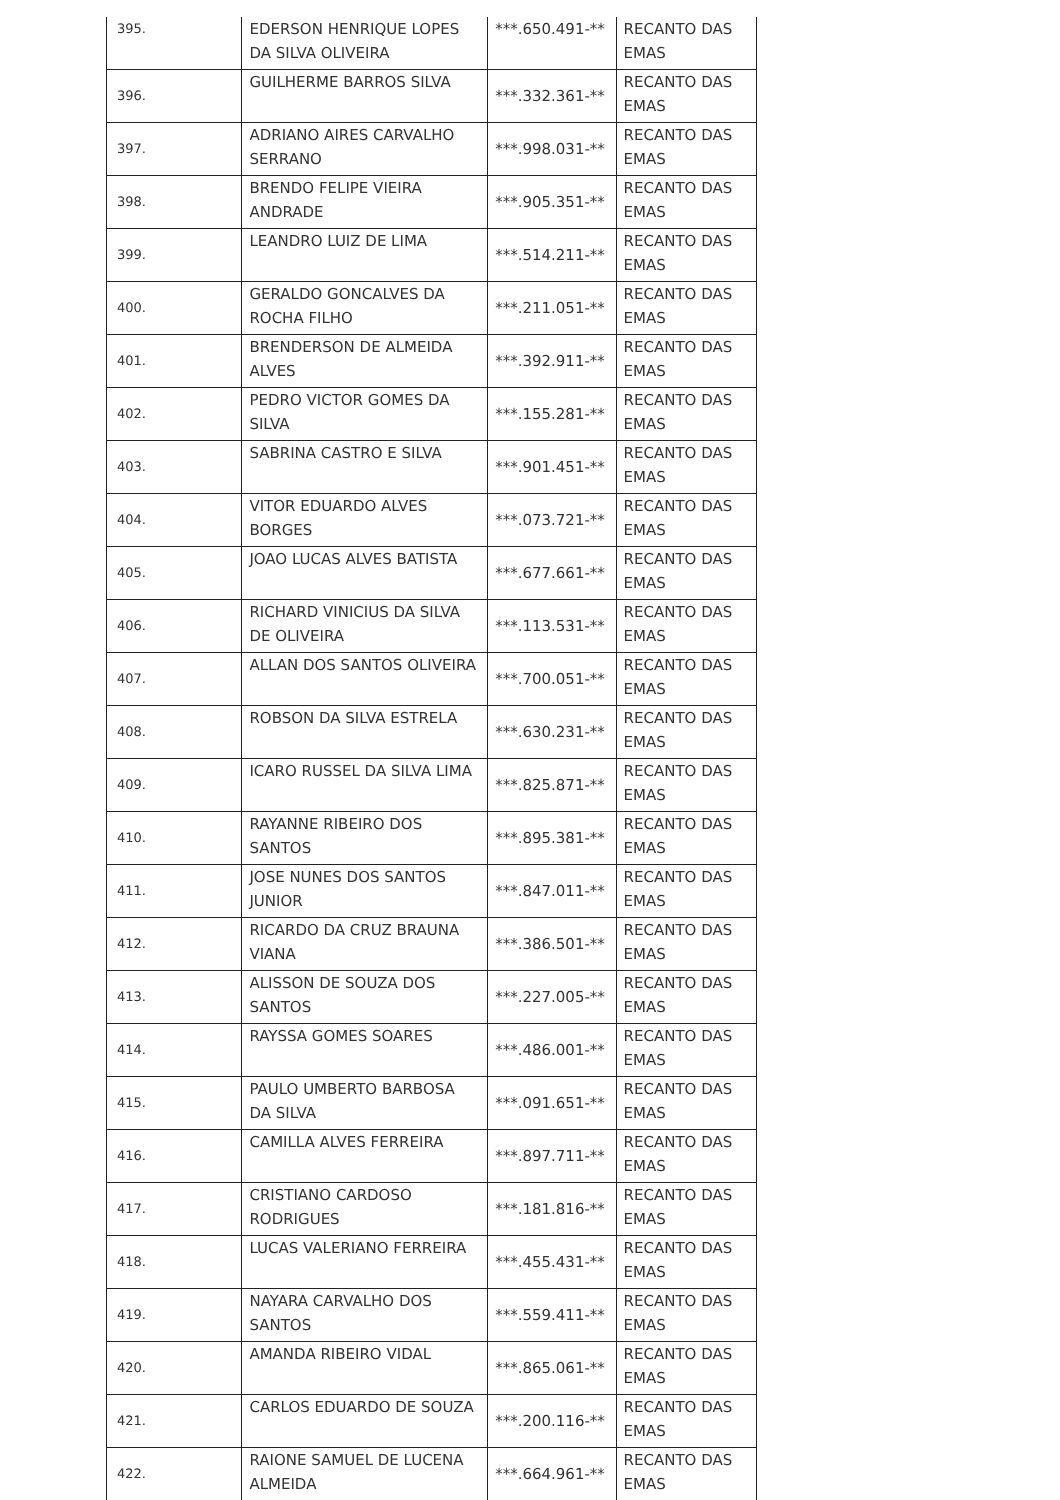| 395. | EDERSON HENRIQUE LOPES DA SILVA OLIVEIRA | ***.650.491-** | RECANTO DAS EMAS |
| 396. | GUILHERME BARROS SILVA | ***.332.361-** | RECANTO DAS EMAS |
| 397. | ADRIANO AIRES CARVALHO SERRANO | ***.998.031-** | RECANTO DAS EMAS |
| 398. | BRENDO FELIPE VIEIRA ANDRADE | ***.905.351-** | RECANTO DAS EMAS |
| 399. | LEANDRO LUIZ DE LIMA | ***.514.211-** | RECANTO DAS EMAS |
| 400. | GERALDO GONCALVES DA ROCHA FILHO | ***.211.051-** | RECANTO DAS EMAS |
| 401. | BRENDERSON DE ALMEIDA ALVES | ***.392.911-** | RECANTO DAS EMAS |
| 402. | PEDRO VICTOR GOMES DA SILVA | ***.155.281-** | RECANTO DAS EMAS |
| 403. | SABRINA CASTRO E SILVA | ***.901.451-** | RECANTO DAS EMAS |
| 404. | VITOR EDUARDO ALVES BORGES | ***.073.721-** | RECANTO DAS EMAS |
| 405. | JOAO LUCAS ALVES BATISTA | ***.677.661-** | RECANTO DAS EMAS |
| 406. | RICHARD VINICIUS DA SILVA DE OLIVEIRA | ***.113.531-** | RECANTO DAS EMAS |
| 407. | ALLAN DOS SANTOS OLIVEIRA | ***.700.051-** | RECANTO DAS EMAS |
| 408. | ROBSON DA SILVA ESTRELA | ***.630.231-** | RECANTO DAS EMAS |
| 409. | ICARO RUSSEL DA SILVA LIMA | ***.825.871-** | RECANTO DAS EMAS |
| 410. | RAYANNE RIBEIRO DOS SANTOS | ***.895.381-** | RECANTO DAS EMAS |
| 411. | JOSE NUNES DOS SANTOS JUNIOR | ***.847.011-** | RECANTO DAS EMAS |
| 412. | RICARDO DA CRUZ BRAUNA VIANA | ***.386.501-** | RECANTO DAS EMAS |
| 413. | ALISSON DE SOUZA DOS SANTOS | ***.227.005-** | RECANTO DAS EMAS |
| 414. | RAYSSA GOMES SOARES | ***.486.001-** | RECANTO DAS EMAS |
| 415. | PAULO UMBERTO BARBOSA DA SILVA | ***.091.651-** | RECANTO DAS EMAS |
| 416. | CAMILLA ALVES FERREIRA | ***.897.711-** | RECANTO DAS EMAS |
| 417. | CRISTIANO CARDOSO RODRIGUES | ***.181.816-** | RECANTO DAS EMAS |
| 418. | LUCAS VALERIANO FERREIRA | ***.455.431-** | RECANTO DAS EMAS |
| 419. | NAYARA CARVALHO DOS SANTOS | ***.559.411-** | RECANTO DAS EMAS |
| 420. | AMANDA RIBEIRO VIDAL | ***.865.061-** | RECANTO DAS EMAS |
| 421. | CARLOS EDUARDO DE SOUZA | ***.200.116-** | RECANTO DAS EMAS |
| 422. | RAIONE SAMUEL DE LUCENA ALMEIDA | ***.664.961-** | RECANTO DAS EMAS |